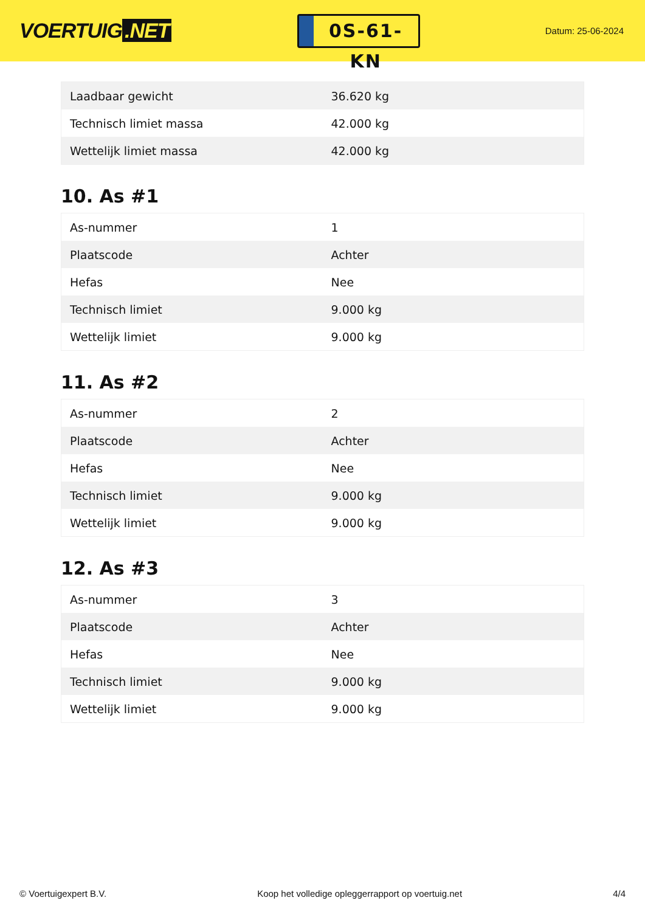VOERTUIG.NET
0S-61-KN
Datum: 25-06-2024
| Laadbaar gewicht | 36.620 kg |
| Technisch limiet massa | 42.000 kg |
| Wettelijk limiet massa | 42.000 kg |
10. As #1
| As-nummer | 1 |
| Plaatscode | Achter |
| Hefas | Nee |
| Technisch limiet | 9.000 kg |
| Wettelijk limiet | 9.000 kg |
11. As #2
| As-nummer | 2 |
| Plaatscode | Achter |
| Hefas | Nee |
| Technisch limiet | 9.000 kg |
| Wettelijk limiet | 9.000 kg |
12. As #3
| As-nummer | 3 |
| Plaatscode | Achter |
| Hefas | Nee |
| Technisch limiet | 9.000 kg |
| Wettelijk limiet | 9.000 kg |
© Voertuigexpert B.V. Koop het volledige opleggerrapport op voertuig.net 4/4